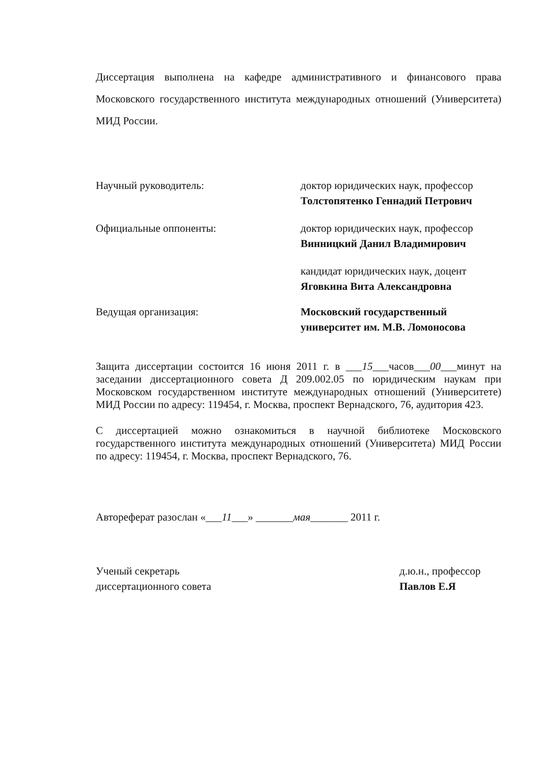Диссертация выполнена на кафедре административного и финансового права Московского государственного института международных отношений (Университета) МИД России.
Научный руководитель: доктор юридических наук, профессор
Толстопятенко Геннадий Петрович
Официальные оппоненты: доктор юридических наук, профессор
Винницкий Данил Владимирович
кандидат юридических наук, доцент
Яговкина Вита Александровна
Ведущая организация: Московский государственный
университет им. М.В. Ломоносова
Защита диссертации состоится 16 июня 2011 г. в ___15___часов___00___минут на заседании диссертационного совета Д 209.002.05 по юридическим наукам при Московском государственном институте международных отношений (Университете) МИД России по адресу: 119454, г. Москва, проспект Вернадского, 76, аудитория 423.
С диссертацией можно ознакомиться в научной библиотеке Московского государственного института международных отношений (Университета) МИД России по адресу: 119454, г. Москва, проспект Вернадского, 76.
Автореферат разослан «___11___» _______мая_______ 2011 г.
Ученый секретарь
диссертационного совета
д.ю.н., профессор
Павлов Е.Я